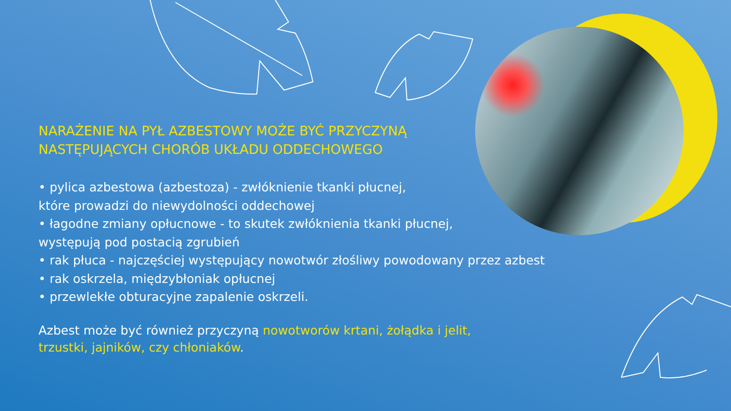NARAŻENIE NA PYŁ AZBESTOWY MOŻE BYĆ PRZYCZYNĄ
NASTĘPUJĄCYCH CHORÓB UKŁADU ODDECHOWEGO
• pylica azbestowa (azbestoza) - zwłóknienie tkanki płucnej,
które prowadzi do niewydolności oddechowej
• łagodne zmiany opłucnowe - to skutek zwłóknienia tkanki płucnej,
występują pod postacią zgrubień
• rak płuca - najczęściej występujący nowotwór złośliwy powodowany przez azbest
• rak oskrzela, międzybłoniak opłucnej
• przewlekłe obturacyjne zapalenie oskrzeli.
Azbest może być również przyczyną nowotworów krtani, żołądka i jelit,
trzustki, jajników, czy chłoniaków.